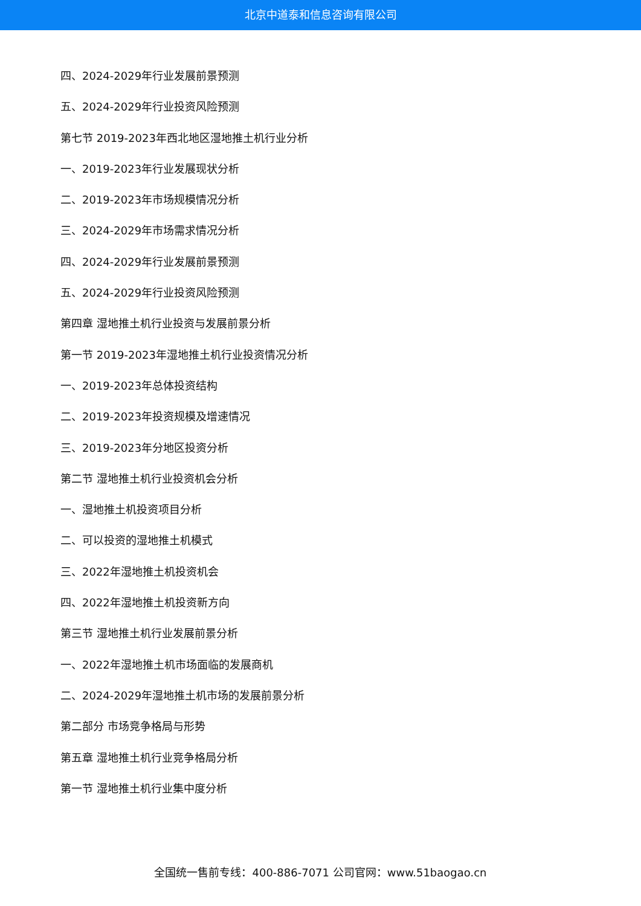北京中道泰和信息咨询有限公司
四、2024-2029年行业发展前景预测
五、2024-2029年行业投资风险预测
第七节 2019-2023年西北地区湿地推土机行业分析
一、2019-2023年行业发展现状分析
二、2019-2023年市场规模情况分析
三、2024-2029年市场需求情况分析
四、2024-2029年行业发展前景预测
五、2024-2029年行业投资风险预测
第四章 湿地推土机行业投资与发展前景分析
第一节 2019-2023年湿地推土机行业投资情况分析
一、2019-2023年总体投资结构
二、2019-2023年投资规模及增速情况
三、2019-2023年分地区投资分析
第二节 湿地推土机行业投资机会分析
一、湿地推土机投资项目分析
二、可以投资的湿地推土机模式
三、2022年湿地推土机投资机会
四、2022年湿地推土机投资新方向
第三节 湿地推土机行业发展前景分析
一、2022年湿地推土机市场面临的发展商机
二、2024-2029年湿地推土机市场的发展前景分析
第二部分 市场竞争格局与形势
第五章 湿地推土机行业竞争格局分析
第一节 湿地推土机行业集中度分析
全国统一售前专线：400-886-7071 公司官网：www.51baogao.cn